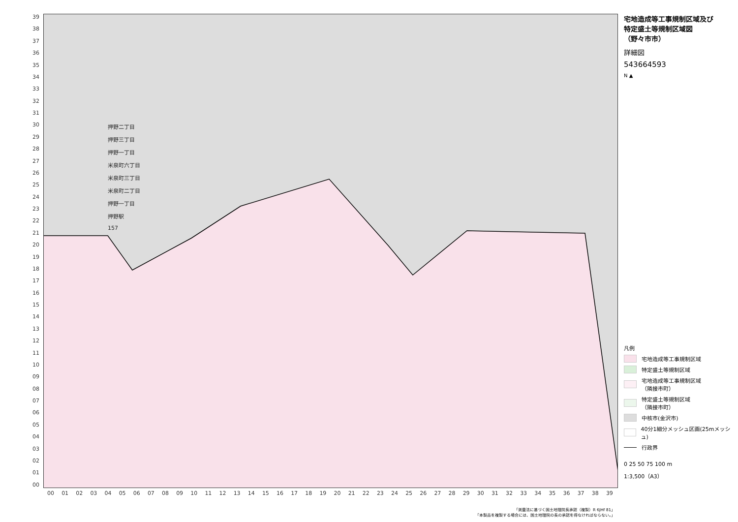39
38
37
36
35
34
33
32
31
30
29
28
27
26
25
24
23
22
21
20
19
18
17
16
15
14
13
12
11
10
09
08
07
06
05
04
03
02
01
00
押野二丁目
押野三丁目
押野一丁目
米泉町六丁目
米泉町三丁目
米泉町二丁目
押野一丁目
押野駅
157
宅地造成等工事規制区域及び
特定盛土等規制区域図
（野々市市）
詳細図
543664593
N ▲
凡例
宅地造成等工事規制区域
特定盛土等規制区域
宅地造成等工事規制区域
（隣接市町）
特定盛土等規制区域
（隣接市町）
中核市(金沢市)
40分1細分メッシュ区画(25mメッシュ)
行政界
0 25 50 75 100 m
1:3,500（A3）
00 01 02 03 04 05 06 07 08 09 10 11 12 13 14 15 16 17 18 19 20 21 22 23 24 25 26 27 28 29 30 31 32 33 34 35 36 37 38 39
「測量法に基づく国土地理院長承認（複製）R 6JHf 81」
「本製品を複製する場合には、国土地理院の長の承認を得なければならない。」